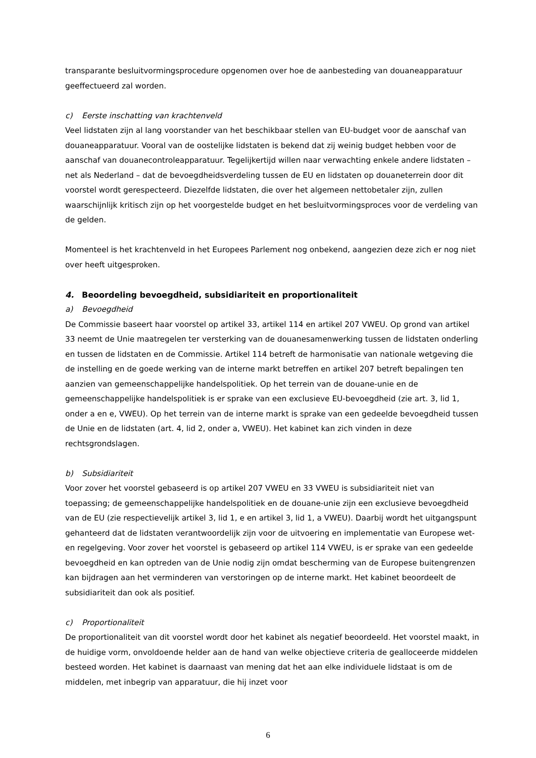transparante besluitvormingsprocedure opgenomen over hoe de aanbesteding van douaneapparatuur geeffectueerd zal worden.
c) Eerste inschatting van krachtenveld
Veel lidstaten zijn al lang voorstander van het beschikbaar stellen van EU-budget voor de aanschaf van douaneapparatuur. Vooral van de oostelijke lidstaten is bekend dat zij weinig budget hebben voor de aanschaf van douanecontroleapparatuur. Tegelijkertijd willen naar verwachting enkele andere lidstaten – net als Nederland – dat de bevoegdheidsverdeling tussen de EU en lidstaten op douaneterrein door dit voorstel wordt gerespecteerd. Diezelfde lidstaten, die over het algemeen nettobetaler zijn, zullen waarschijnlijk kritisch zijn op het voorgestelde budget en het besluitvormingsproces voor de verdeling van de gelden.
Momenteel is het krachtenveld in het Europees Parlement nog onbekend, aangezien deze zich er nog niet over heeft uitgesproken.
4. Beoordeling bevoegdheid, subsidiariteit en proportionaliteit
a) Bevoegdheid
De Commissie baseert haar voorstel op artikel 33, artikel 114 en artikel 207 VWEU. Op grond van artikel 33 neemt de Unie maatregelen ter versterking van de douanesamenwerking tussen de lidstaten onderling en tussen de lidstaten en de Commissie. Artikel 114 betreft de harmonisatie van nationale wetgeving die de instelling en de goede werking van de interne markt betreffen en artikel 207 betreft bepalingen ten aanzien van gemeenschappelijke handelspolitiek. Op het terrein van de douane-unie en de gemeenschappelijke handelspolitiek is er sprake van een exclusieve EU-bevoegdheid (zie art. 3, lid 1, onder a en e, VWEU). Op het terrein van de interne markt is sprake van een gedeelde bevoegdheid tussen de Unie en de lidstaten (art. 4, lid 2, onder a, VWEU). Het kabinet kan zich vinden in deze rechtsgrondslagen.
b) Subsidiariteit
Voor zover het voorstel gebaseerd is op artikel 207 VWEU en 33 VWEU is subsidiariteit niet van toepassing; de gemeenschappelijke handelspolitiek en de douane-unie zijn een exclusieve bevoegdheid van de EU (zie respectievelijk artikel 3, lid 1, e en artikel 3, lid 1, a VWEU). Daarbij wordt het uitgangspunt gehanteerd dat de lidstaten verantwoordelijk zijn voor de uitvoering en implementatie van Europese wet- en regelgeving. Voor zover het voorstel is gebaseerd op artikel 114 VWEU, is er sprake van een gedeelde bevoegdheid en kan optreden van de Unie nodig zijn omdat bescherming van de Europese buitengrenzen kan bijdragen aan het verminderen van verstoringen op de interne markt. Het kabinet beoordeelt de subsidiariteit dan ook als positief.
c) Proportionaliteit
De proportionaliteit van dit voorstel wordt door het kabinet als negatief beoordeeld. Het voorstel maakt, in de huidige vorm, onvoldoende helder aan de hand van welke objectieve criteria de gealloceerde middelen besteed worden. Het kabinet is daarnaast van mening dat het aan elke individuele lidstaat is om de middelen, met inbegrip van apparatuur, die hij inzet voor
6